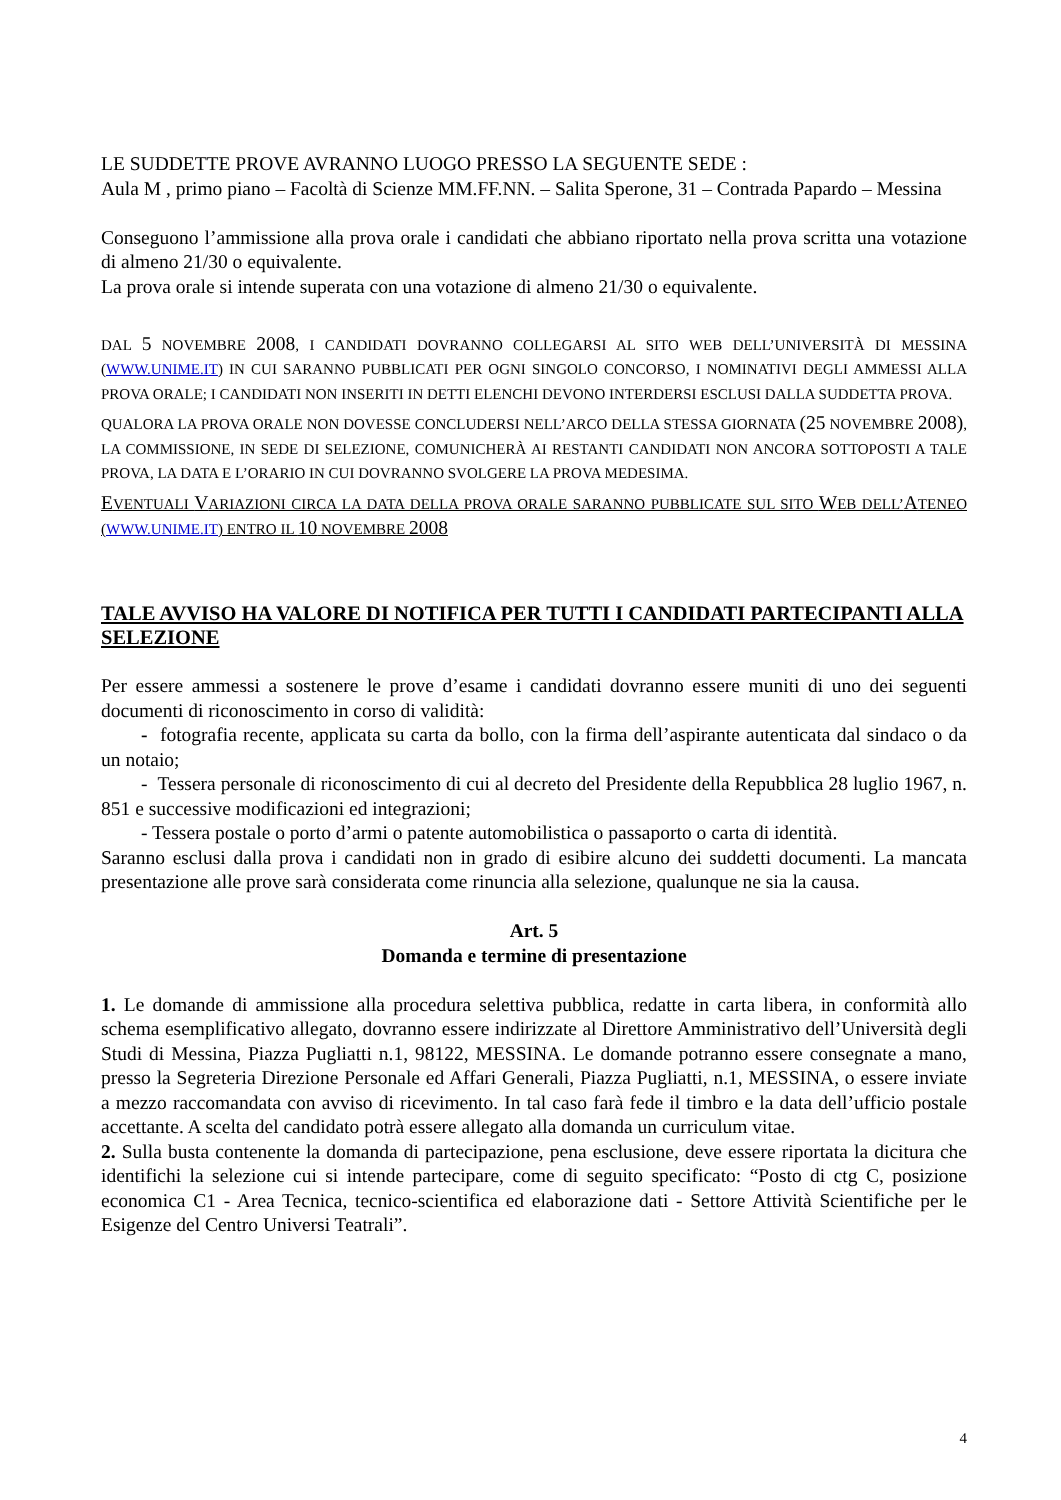LE SUDDETTE PROVE AVRANNO LUOGO PRESSO LA SEGUENTE SEDE :
Aula M , primo piano – Facoltà di Scienze MM.FF.NN. – Salita Sperone, 31 – Contrada Papardo – Messina
Conseguono l’ammissione alla prova orale i candidati che abbiano riportato nella prova scritta una votazione di almeno 21/30 o equivalente.
La prova orale si intende superata con una votazione di almeno 21/30 o equivalente.
DAL 5 NOVEMBRE 2008, I CANDIDATI DOVRANNO COLLEGARSI AL SITO WEB DELL’UNIVERSITÀ DI MESSINA (WWW.UNIME.IT) IN CUI SARANNO PUBBLICATI PER OGNI SINGOLO CONCORSO, I NOMINATIVI DEGLI AMMESSI ALLA PROVA ORALE; I CANDIDATI NON INSERITI IN DETTI ELENCHI DEVONO INTERDERSI ESCLUSI DALLA SUDDETTA PROVA.
QUALORA LA PROVA ORALE NON DOVESSE CONCLUDERSI NELL’ARCO DELLA STESSA GIORNATA (25 NOVEMBRE 2008), LA COMMISSIONE, IN SEDE DI SELEZIONE, COMUNICHERÀ AI RESTANTI CANDIDATI NON ANCORA SOTTOPOSTI A TALE PROVA, LA DATA E L’ORARIO IN CUI DOVRANNO SVOLGERE LA PROVA MEDESIMA.
EVENTUALI VARIAZIONI CIRCA LA DATA DELLA PROVA ORALE SARANNO PUBBLICATE SUL SITO WEB DELL’ATENEO (WWW.UNIME.IT) ENTRO IL 10 NOVEMBRE 2008
TALE AVVISO HA VALORE DI NOTIFICA PER TUTTI I CANDIDATI PARTECIPANTI ALLA SELEZIONE
Per essere ammessi a sostenere le prove d’esame i candidati dovranno essere muniti di uno dei seguenti documenti di riconoscimento in corso di validità:
- fotografia recente, applicata su carta da bollo, con la firma dell’aspirante autenticata dal sindaco o da un notaio;
- Tessera personale di riconoscimento di cui al decreto del Presidente della Repubblica 28 luglio 1967, n. 851 e successive modificazioni ed integrazioni;
- Tessera postale o porto d’armi o patente automobilistica o passaporto o carta di identità.
Saranno esclusi dalla prova i candidati non in grado di esibire alcuno dei suddetti documenti. La mancata presentazione alle prove sarà considerata come rinuncia alla selezione, qualunque ne sia la causa.
Art. 5
Domanda e termine di presentazione
1. Le domande di ammissione alla procedura selettiva pubblica, redatte in carta libera, in conformità allo schema esemplificativo allegato, dovranno essere indirizzate al Direttore Amministrativo dell’Università degli Studi di Messina, Piazza Pugliatti n.1, 98122, MESSINA. Le domande potranno essere consegnate a mano, presso la Segreteria Direzione Personale ed Affari Generali, Piazza Pugliatti, n.1, MESSINA, o essere inviate a mezzo raccomandata con avviso di ricevimento. In tal caso farà fede il timbro e la data dell’ufficio postale accettante. A scelta del candidato potrà essere allegato alla domanda un curriculum vitae.
2. Sulla busta contenente la domanda di partecipazione, pena esclusione, deve essere riportata la dicitura che identifichi la selezione cui si intende partecipare, come di seguito specificato: “Posto di ctg C, posizione economica C1 - Area Tecnica, tecnico-scientifica ed elaborazione dati - Settore Attività Scientifiche per le Esigenze del Centro Universi Teatrali”.
4